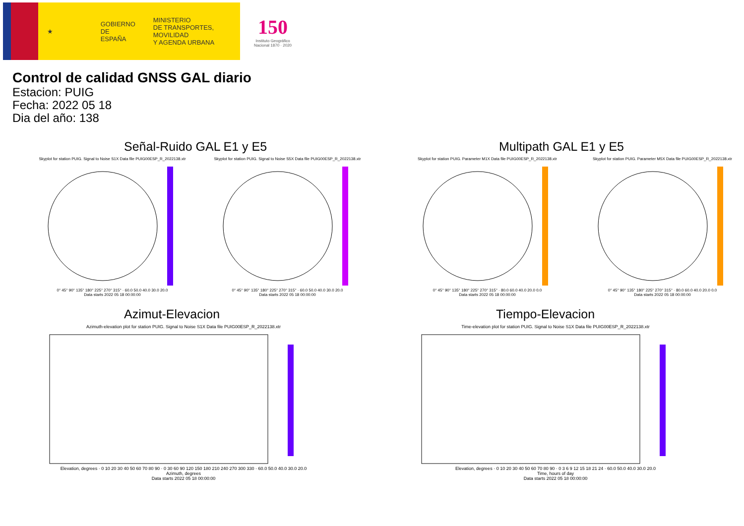★
GOBIERNO
DE ESPAÑA
MINISTERIO
DE TRANSPORTES, MOVILIDAD
Y AGENDA URBANA
150
Instituto Geográfico
Nacional 1870 · 2020
Control de calidad GNSS GAL diario
Estacion: PUIG
Fecha: 2022 05 18
Dia del año: 138
Señal-Ruido GAL E1 y E5
Skyplot for station PUIG. Signal to Noise S1X Data file PUIG00ESP_R_2022138.xtr
0° 45° 90° 135° 180° 225° 270° 315° · 60.0 50.0 40.0 30.0 20.0
Data starts 2022 05 18 00:00:00
Skyplot for station PUIG. Signal to Noise S5X Data file PUIG00ESP_R_2022138.xtr
0° 45° 90° 135° 180° 225° 270° 315° · 60.0 50.0 40.0 30.0 20.0
Data starts 2022 05 18 00:00:00
Multipath GAL E1 y E5
Skyplot for station PUIG. Parameter M1X Data file PUIG00ESP_R_2022138.xtr
0° 45° 90° 135° 180° 225° 270° 315° · 80.0 60.0 40.0 20.0 0.0
Data starts 2022 05 18 00:00:00
Skyplot for station PUIG. Parameter M5X Data file PUIG00ESP_R_2022138.xtr
0° 45° 90° 135° 180° 225° 270° 315° · 80.0 60.0 40.0 20.0 0.0
Data starts 2022 05 18 00:00:00
Azimut-Elevacion
Azimuth-elevation plot for station PUIG. Signal to Noise S1X Data file PUIG00ESP_R_2022138.xtr
Elevation, degrees · 0 10 20 30 40 50 60 70 80 90 · 0 30 60 90 120 150 180 210 240 270 300 330 · 60.0 50.0 40.0 30.0 20.0
Azimuth, degrees
Data starts 2022 05 18 00:00:00
Tiempo-Elevacion
Time-elevation plot for station PUIG. Signal to Noise S1X Data file PUIG00ESP_R_2022138.xtr
Elevation, degrees · 0 10 20 30 40 50 60 70 80 90 · 0 3 6 9 12 15 18 21 24 · 60.0 50.0 40.0 30.0 20.0
Time, hours of day
Data starts 2022 05 18 00:00:00